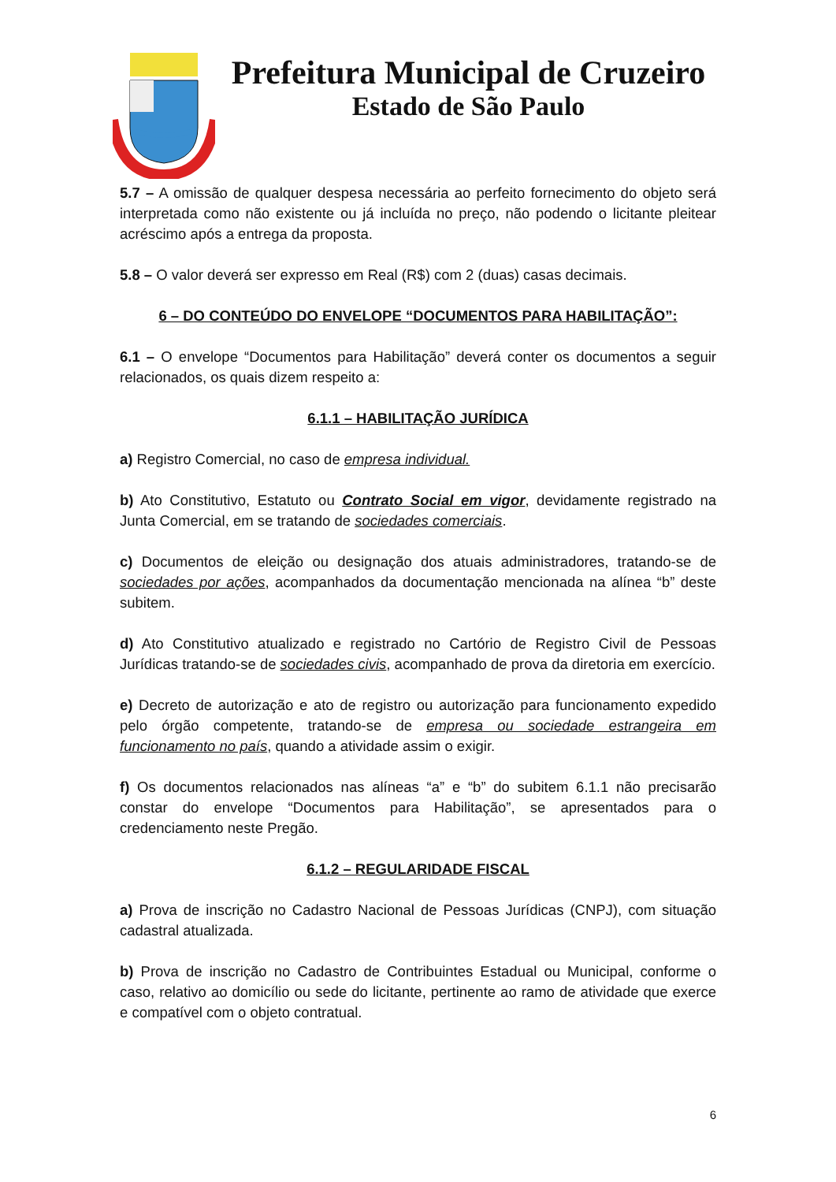Prefeitura Municipal de Cruzeiro
Estado de São Paulo
5.7 – A omissão de qualquer despesa necessária ao perfeito fornecimento do objeto será interpretada como não existente ou já incluída no preço, não podendo o licitante pleitear acréscimo após a entrega da proposta.
5.8 – O valor deverá ser expresso em Real (R$) com 2 (duas) casas decimais.
6 – DO CONTEÚDO DO ENVELOPE “DOCUMENTOS PARA HABILITAÇÃO”:
6.1 – O envelope “Documentos para Habilitação” deverá conter os documentos a seguir relacionados, os quais dizem respeito a:
6.1.1 – HABILITAÇÃO JURÍDICA
a) Registro Comercial, no caso de empresa individual.
b) Ato Constitutivo, Estatuto ou Contrato Social em vigor, devidamente registrado na Junta Comercial, em se tratando de sociedades comerciais.
c) Documentos de eleição ou designação dos atuais administradores, tratando-se de sociedades por ações, acompanhados da documentação mencionada na alínea “b” deste subitem.
d) Ato Constitutivo atualizado e registrado no Cartório de Registro Civil de Pessoas Jurídicas tratando-se de sociedades civis, acompanhado de prova da diretoria em exercício.
e) Decreto de autorização e ato de registro ou autorização para funcionamento expedido pelo órgão competente, tratando-se de empresa ou sociedade estrangeira em funcionamento no país, quando a atividade assim o exigir.
f) Os documentos relacionados nas alíneas “a” e “b” do subitem 6.1.1 não precisarão constar do envelope “Documentos para Habilitação”, se apresentados para o credenciamento neste Pregão.
6.1.2 – REGULARIDADE FISCAL
a) Prova de inscrição no Cadastro Nacional de Pessoas Jurídicas (CNPJ), com situação cadastral atualizada.
b) Prova de inscrição no Cadastro de Contribuintes Estadual ou Municipal, conforme o caso, relativo ao domicílio ou sede do licitante, pertinente ao ramo de atividade que exerce e compatível com o objeto contratual.
6